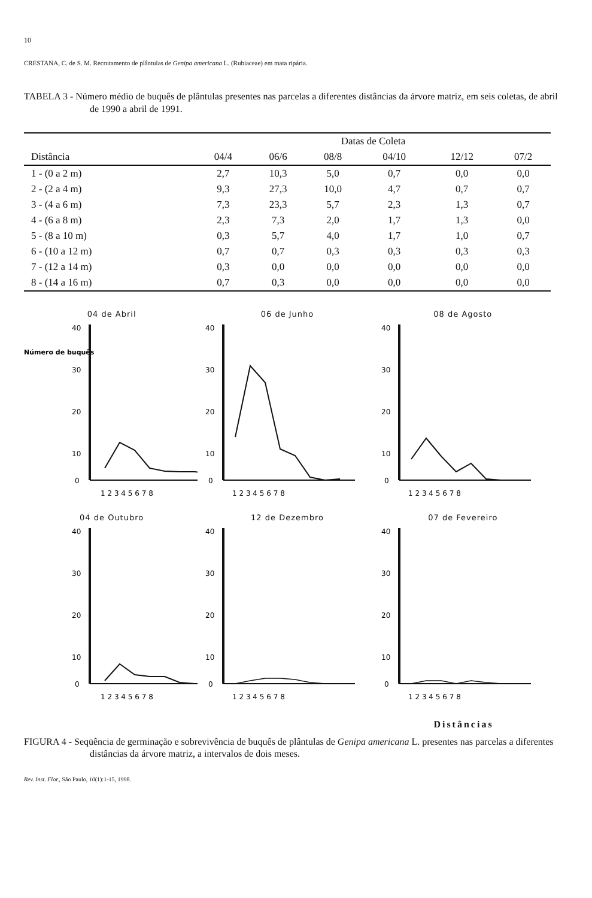10
CRESTANA, C. de S. M. Recrutamento de plântulas de Genipa americana L. (Rubiaceae) em mata ripária.
TABELA 3 - Número médio de buquês de plântulas presentes nas parcelas a diferentes distâncias da árvore matriz, em seis coletas, de abril de 1990 a abril de 1991.
| | Datas de Coleta | | | | | |
| --- | --- | --- | --- | --- | --- | --- |
| Distância | 04/4 | 06/6 | 08/8 | 04/10 | 12/12 | 07/2 |
| 1 - (0 a 2 m) | 2,7 | 10,3 | 5,0 | 0,7 | 0,0 | 0,0 |
| 2 - (2 a 4 m) | 9,3 | 27,3 | 10,0 | 4,7 | 0,7 | 0,7 |
| 3 - (4 a 6 m) | 7,3 | 23,3 | 5,7 | 2,3 | 1,3 | 0,7 |
| 4 - (6 a 8 m) | 2,3 | 7,3 | 2,0 | 1,7 | 1,3 | 0,0 |
| 5 - (8 a 10 m) | 0,3 | 5,7 | 4,0 | 1,7 | 1,0 | 0,7 |
| 6 - (10 a 12 m) | 0,7 | 0,7 | 0,3 | 0,3 | 0,3 | 0,3 |
| 7 - (12 a 14 m) | 0,3 | 0,0 | 0,0 | 0,0 | 0,0 | 0,0 |
| 8 - (14 a 16 m) | 0,7 | 0,3 | 0,0 | 0,0 | 0,0 | 0,0 |
04 de Abril
Número de buquês
40
30
20
10
0
1 2 3 4 5 6 7 8
06 de Junho
40
30
20
10
0
1 2 3 4 5 6 7 8
08 de Agosto
40
30
20
10
0
1 2 3 4 5 6 7 8
04 de Outubro
40
30
20
10
0
1 2 3 4 5 6 7 8
12 de Dezembro
40
30
20
10
0
1 2 3 4 5 6 7 8
07 de Fevereiro
40
30
20
10
0
1 2 3 4 5 6 7 8
Distâncias
FIGURA 4 - Seqüência de germinação e sobrevivência de buquês de plântulas de Genipa americana L. presentes nas parcelas a diferentes distâncias da árvore matriz, a intervalos de dois meses.
Rev. Inst. Flor., São Paulo, 10(1):1-15, 1998.